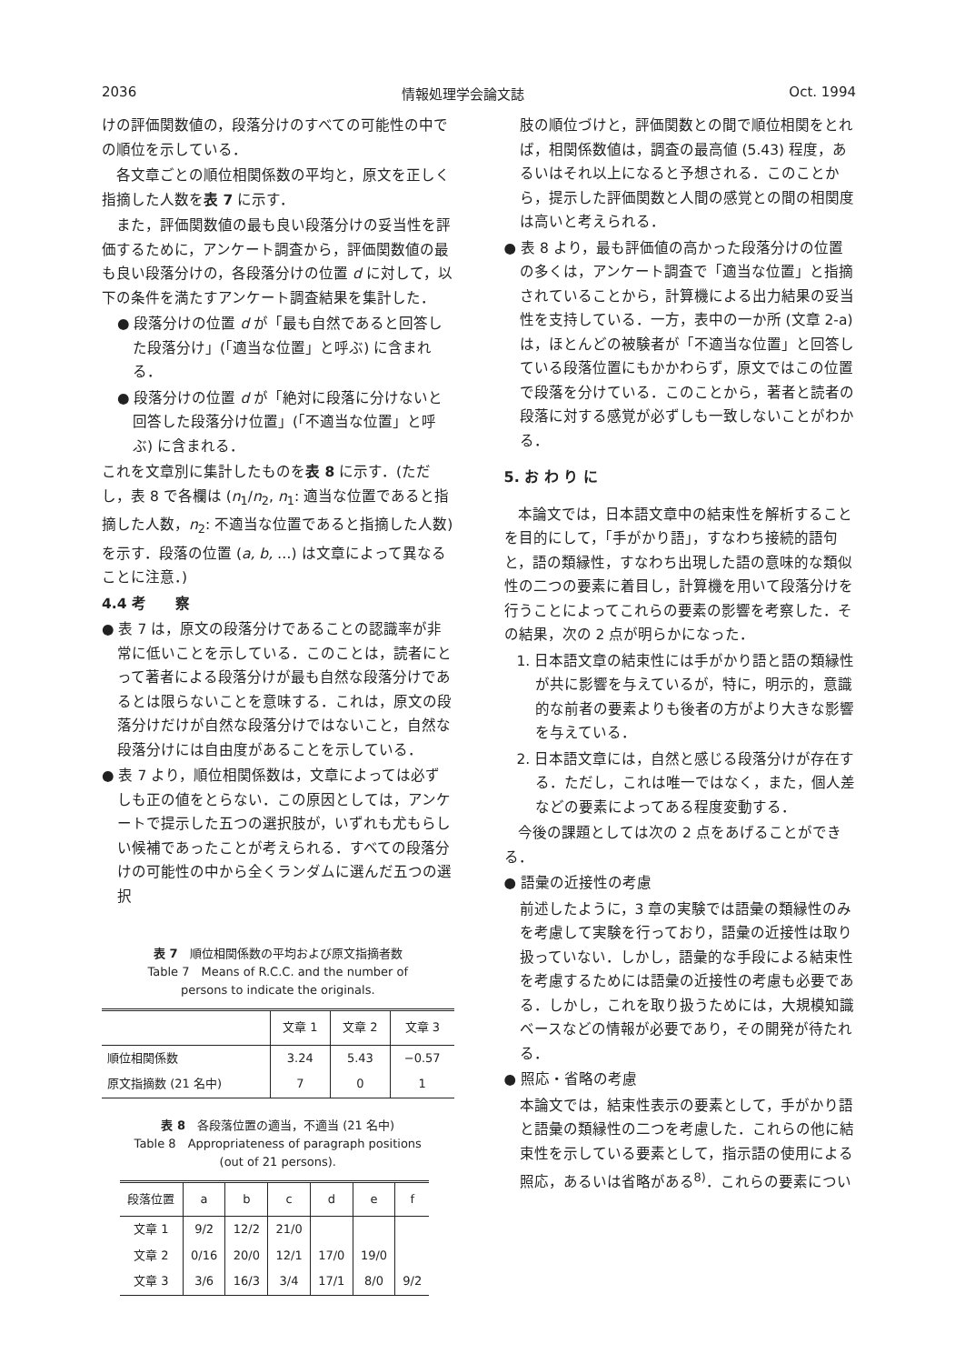2036 情報処理学会論文誌 Oct. 1994
けの評価関数値の，段落分けのすべての可能性の中での順位を示している．
各文章ごとの順位相関係数の平均と，原文を正しく指摘した人数を表 7 に示す．
また，評価関数値の最も良い段落分けの妥当性を評価するために，アンケート調査から，評価関数値の最も良い段落分けの，各段落分けの位置 d に対して，以下の条件を満たすアンケート調査結果を集計した．
● 段落分けの位置 d が「最も自然であると回答した段落分け」(「適当な位置」と呼ぶ) に含まれる．
● 段落分けの位置 d が「絶対に段落に分けないと回答した段落分け位置」(「不適当な位置」と呼ぶ) に含まれる．
これを文章別に集計したものを表 8 に示す．(ただし，表 8 で各欄は (n<sub>1</sub>/n<sub>2</sub>, n<sub>1</sub>: 適当な位置であると指摘した人数，n<sub>2</sub>: 不適当な位置であると指摘した人数) を示す．段落の位置 (a, b, …) は文章によって異なることに注意．)
4.4 考　　察
● 表 7 は，原文の段落分けであることの認識率が非常に低いことを示している．このことは，読者にとって著者による段落分けが最も自然な段落分けであるとは限らないことを意味する．これは，原文の段落分けだけが自然な段落分けではないこと，自然な段落分けには自由度があることを示している．
● 表 7 より，順位相関係数は，文章によっては必ずしも正の値をとらない．この原因としては，アンケートで提示した五つの選択肢が，いずれも尤もらしい候補であったことが考えられる．すべての段落分けの可能性の中から全くランダムに選んだ五つの選択
表 7　順位相関係数の平均および原文指摘者数
Table 7　Means of R.C.C. and the number of
persons to indicate the originals.
| | 文章 1 | 文章 2 | 文章 3 |
| --- | --- | --- | --- |
| 順位相関係数 | 3.24 | 5.43 | −0.57 |
| 原文指摘数 (21 名中) | 7 | 0 | 1 |
表 8　各段落位置の適当，不適当 (21 名中)
Table 8　Appropriateness of paragraph positions
(out of 21 persons).
| 段落位置 | a | b | c | d | e | f |
| --- | --- | --- | --- | --- | --- | --- |
| 文章 1 | 9/2 | 12/2 | 21/0 | | | |
| 文章 2 | 0/16 | 20/0 | 12/1 | 17/0 | 19/0 | |
| 文章 3 | 3/6 | 16/3 | 3/4 | 17/1 | 8/0 | 9/2 |
肢の順位づけと，評価関数との間で順位相関をとれば，相関係数値は，調査の最高値 (5.43) 程度，あるいはそれ以上になると予想される．このことから，提示した評価関数と人間の感覚との間の相関度は高いと考えられる．
● 表 8 より，最も評価値の高かった段落分けの位置の多くは，アンケート調査で「適当な位置」と指摘されていることから，計算機による出力結果の妥当性を支持している．一方，表中の一か所 (文章 2-a) は，ほとんどの被験者が「不適当な位置」と回答している段落位置にもかかわらず，原文ではこの位置で段落を分けている．このことから，著者と読者の段落に対する感覚が必ずしも一致しないことがわかる．
5. お わ り に
本論文では，日本語文章中の結束性を解析することを目的にして，「手がかり語」，すなわち接続的語句と，語の類縁性，すなわち出現した語の意味的な類似性の二つの要素に着目し，計算機を用いて段落分けを行うことによってこれらの要素の影響を考察した．その結果，次の 2 点が明らかになった．
1. 日本語文章の結束性には手がかり語と語の類縁性が共に影響を与えているが，特に，明示的，意識的な前者の要素よりも後者の方がより大きな影響を与えている．
2. 日本語文章には，自然と感じる段落分けが存在する．ただし，これは唯一ではなく，また，個人差などの要素によってある程度変動する．
今後の課題としては次の 2 点をあげることができる．
● 語彙の近接性の考慮
前述したように，3 章の実験では語彙の類縁性のみを考慮して実験を行っており，語彙の近接性は取り扱っていない．しかし，語彙的な手段による結束性を考慮するためには語彙の近接性の考慮も必要である．しかし，これを取り扱うためには，大規模知識ベースなどの情報が必要であり，その開発が待たれる．
● 照応・省略の考慮
本論文では，結束性表示の要素として，手がかり語と語彙の類縁性の二つを考慮した．これらの他に結束性を示している要素として，指示語の使用による照応，あるいは省略がある<sup>8)</sup>．これらの要素につい